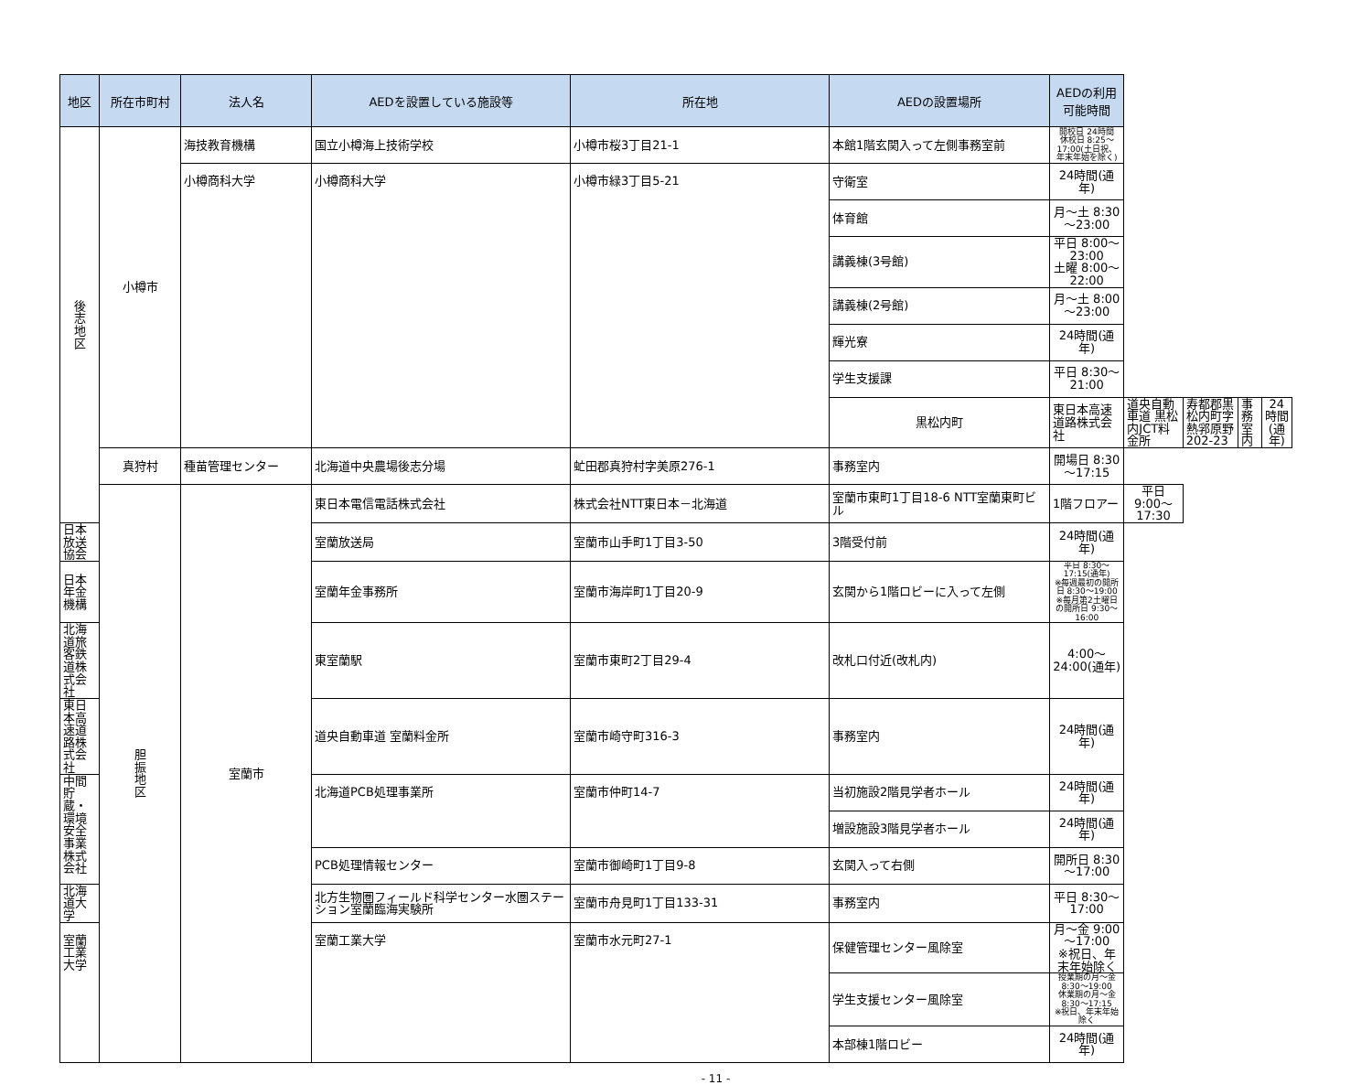| 地区 | 所在市町村 | 法人名 | AEDを設置している施設等 | 所在地 | AEDの設置場所 | AEDの利用可能時間 | | | | |
| --- | --- | --- | --- | --- | --- | --- | --- | --- | --- | --- |
| 後 志 地 区 | 小樽市 | 海技教育機構 | 国立小樽海上技術学校 | 小樽市桜3丁目21-1 | 本館1階玄関入って左側事務室前 | 開校日 24時間 休校日 8:25～17:00(土日祝、年末年始を除く) | | | | |
| | | 小樽商科大学 | 小樽商科大学 | 小樽市緑3丁目5-21 | 守衛室 | 24時間(通年) | | | | |
| | | | | | 体育館 | 月～土 8:30～23:00 | | | | |
| | | | | | 講義棟(3号館) | 平日 8:00～23:00 土曜 8:00～22:00 | | | | |
| | | | | | 講義棟(2号館) | 月～土 8:00～23:00 | | | | |
| | | | | | 輝光寮 | 24時間(通年) | | | | |
| | | | | | 学生支援課 | 平日 8:30～21:00 | | | | |
| | | | | | 黒松内町 | 東日本高速道路株式会社 | 道央自動車道 黒松内JCT料金所 | 寿都郡黒松内町字熱郛原野202-23 | 事務室内 | 24時間(通年) |
| | 真狩村 | 種苗管理センター | 北海道中央農場後志分場 | 虻田郡真狩村字美原276-1 | 事務室内 | 開場日 8:30～17:15 | | | | |
| | 胆 振 地 区 | 室蘭市 | 東日本電信電話株式会社 | 株式会社NTT東日本－北海道 | 室蘭市東町1丁目18-6 NTT室蘭東町ビル | 1階フロアー | 平日 9:00～17:30 | | | |
| 日本放送協会 | | | 室蘭放送局 | 室蘭市山手町1丁目3-50 | 3階受付前 | 24時間(通年) | | | | |
| 日本年金機構 | | | 室蘭年金事務所 | 室蘭市海岸町1丁目20-9 | 玄関から1階ロビーに入って左側 | 平日 8:30～17:15(通年) ※毎週最初の開所日 8:30～19:00 ※毎月第2土曜日の開所日 9:30～16:00 | | | | |
| 北海道旅客鉄道株式会社 | | | 東室蘭駅 | 室蘭市東町2丁目29-4 | 改札口付近(改札内) | 4:00～24:00(通年) | | | | |
| 東日本高速道路株式会社 | | | 道央自動車道 室蘭料金所 | 室蘭市崎守町316-3 | 事務室内 | 24時間(通年) | | | | |
| 中間貯蔵・環境安全事業株式会社 | | | 北海道PCB処理事業所 | 室蘭市仲町14-7 | 当初施設2階見学者ホール | 24時間(通年) | | | | |
| | | | | | 増設施設3階見学者ホール | 24時間(通年) | | | | |
| | | | PCB処理情報センター | 室蘭市御崎町1丁目9-8 | 玄関入って右側 | 開所日 8:30～17:00 | | | | |
| 北海道大学 | | | 北方生物圏フィールド科学センター水圏ステーション室蘭臨海実験所 | 室蘭市舟見町1丁目133-31 | 事務室内 | 平日 8:30～17:00 | | | | |
| 室蘭工業大学 | | | 室蘭工業大学 | 室蘭市水元町27-1 | 保健管理センター風除室 | 月～金 9:00～17:00 ※祝日、年末年始除く | | | | |
| | | | | | 学生支援センター風除室 | 授業期の月～金 8:30～19:00 休業期の月～金 8:30～17:15 ※祝日、年末年始除く | | | | |
| | | | | | 本部棟1階ロビー | 24時間(通年) | | | | |
- 11 -